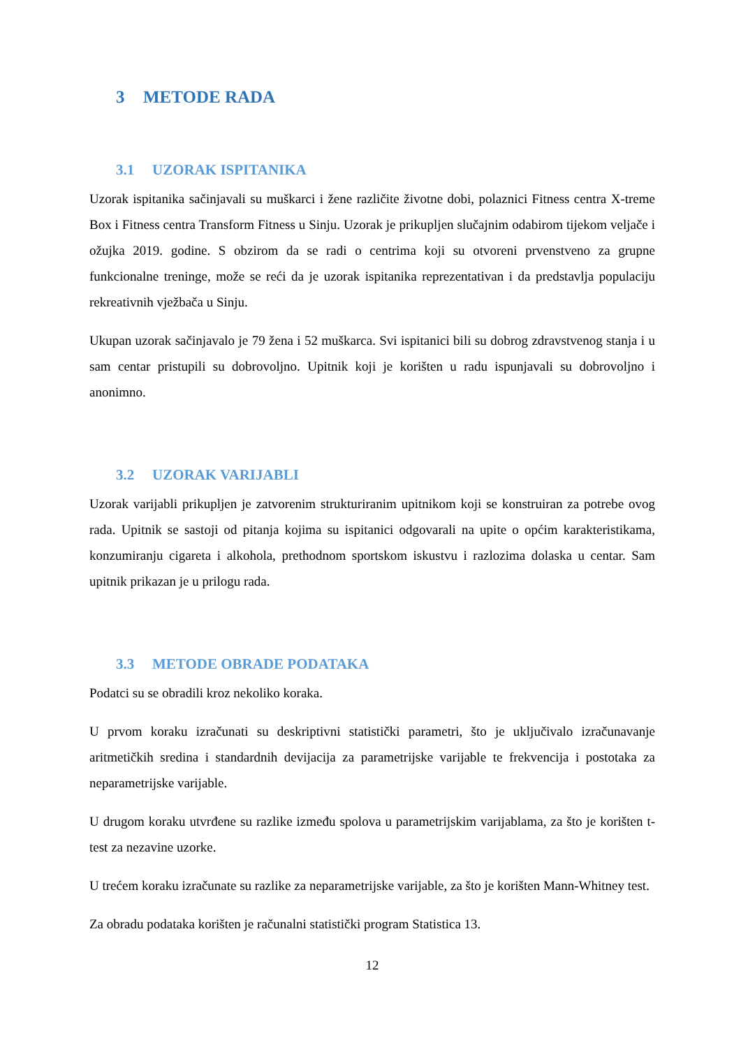3 METODE RADA
3.1 UZORAK ISPITANIKA
Uzorak ispitanika sačinjavali su muškarci i žene različite životne dobi, polaznici Fitness centra X-treme Box i Fitness centra Transform Fitness u Sinju. Uzorak je prikupljen slučajnim odabirom tijekom veljače i ožujka 2019. godine. S obzirom da se radi o centrima koji su otvoreni prvenstveno za grupne funkcionalne treninge, može se reći da je uzorak ispitanika reprezentativan i da predstavlja populaciju rekreativnih vježbača u Sinju.
Ukupan uzorak sačinjavalo je 79 žena i 52 muškarca. Svi ispitanici bili su dobrog zdravstvenog stanja i u sam centar pristupili su dobrovoljno. Upitnik koji je korišten u radu ispunjavali su dobrovoljno i anonimno.
3.2 UZORAK VARIJABLI
Uzorak varijabli prikupljen je zatvorenim strukturiranim upitnikom koji se konstruiran za potrebe ovog rada. Upitnik se sastoji od pitanja kojima su ispitanici odgovarali na upite o općim karakteristikama, konzumiranju cigareta i alkohola, prethodnom sportskom iskustvu i razlozima dolaska u centar. Sam upitnik prikazan je u prilogu rada.
3.3 METODE OBRADE PODATAKA
Podatci su se obradili kroz nekoliko koraka.
U prvom koraku izračunati su deskriptivni statistički parametri, što je uključivalo izračunavanje aritmetičkih sredina i standardnih devijacija za parametrijske varijable te frekvencija i postotaka za neparametrijske varijable.
U drugom koraku utvrđene su razlike između spolova u parametrijskim varijablama, za što je korišten t-test za nezavine uzorke.
U trećem koraku izračunate su razlike za neparametrijske varijable, za što je korišten Mann-Whitney test.
Za obradu podataka korišten je računalni statistički program Statistica 13.
12